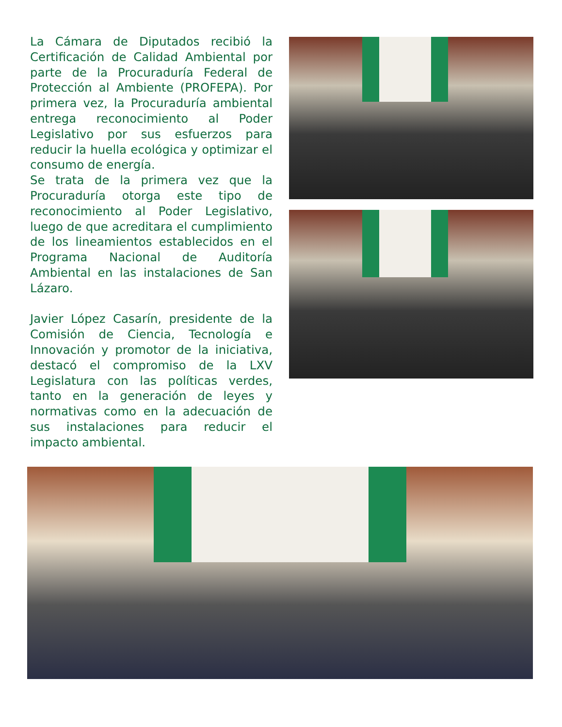La Cámara de Diputados recibió la Certificación de Calidad Ambiental por parte de la Procuraduría Federal de Protección al Ambiente (PROFEPA). Por primera vez, la Procuraduría ambiental entrega reconocimiento al Poder Legislativo por sus esfuerzos para reducir la huella ecológica y optimizar el consumo de energía.
Se trata de la primera vez que la Procuraduría otorga este tipo de reconocimiento al Poder Legislativo, luego de que acreditara el cumplimiento de los lineamientos establecidos en el Programa Nacional de Auditoría Ambiental en las instalaciones de San Lázaro.
Javier López Casarín, presidente de la Comisión de Ciencia, Tecnología e Innovación y promotor de la iniciativa, destacó el compromiso de la LXV Legislatura con las políticas verdes, tanto en la generación de leyes y normativas como en la adecuación de sus instalaciones para reducir el impacto ambiental.